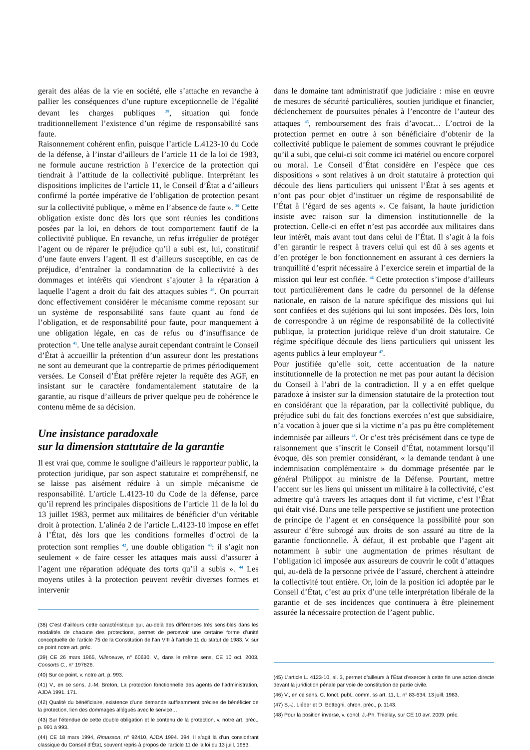gerait des aléas de la vie en société, elle s’attache en revanche à pallier les conséquences d’une rupture exceptionnelle de l’égalité devant les charges publiques <sup>38</sup>, situation qui fonde traditionnellement l’existence d’un régime de responsabilité sans faute.
Raisonnement cohérent enfin, puisque l’article L.4123-10 du Code de la défense, à l’instar d’ailleurs de l’article 11 de la loi de 1983, ne formule aucune restriction à l’exercice de la protection qui tiendrait à l’attitude de la collectivité publique. Interprétant les dispositions implicites de l’article 11, le Conseil d’État a d’ailleurs confirmé la portée impérative de l’obligation de protection pesant sur la collectivité publique, « même en l’absence de faute ». <sup>39</sup> Cette obligation existe donc dès lors que sont réunies les conditions posées par la loi, en dehors de tout comportement fautif de la collectivité publique. En revanche, un refus irrégulier de protéger l’agent ou de réparer le préjudice qu’il a subi est, lui, constitutif d’une faute envers l’agent. Il est d’ailleurs susceptible, en cas de préjudice, d’entraîner la condamnation de la collectivité à des dommages et intérêts qui viendront s’ajouter à la réparation à laquelle l’agent a droit du fait des attaques subies <sup>40</sup>. On pourrait donc effectivement considérer le mécanisme comme reposant sur un système de responsabilité sans faute quant au fond de l’obligation, et de responsabilité pour faute, pour manquement à une obligation légale, en cas de refus ou d’insuffisance de protection <sup>41</sup>. Une telle analyse aurait cependant contraint le Conseil d’État à accueillir la prétention d’un assureur dont les prestations ne sont au demeurant que la contrepartie de primes périodiquement versées. Le Conseil d’État préfère rejeter la requête des AGF, en insistant sur le caractère fondamentalement statutaire de la garantie, au risque d’ailleurs de priver quelque peu de cohérence le contenu même de sa décision.
Une insistance paradoxale
sur la dimension statutaire de la garantie
Il est vrai que, comme le souligne d’ailleurs le rapporteur public, la protection juridique, par son aspect statutaire et compréhensif, ne se laisse pas aisément réduire à un simple mécanisme de responsabilité. L’article L.4123-10 du Code de la défense, parce qu’il reprend les principales dispositions de l’article 11 de la loi du 13 juillet 1983, permet aux militaires de bénéficier d’un véritable droit à protection. L’alinéa 2 de l’article L.4123-10 impose en effet à l’État, dès lors que les conditions formelles d’octroi de la protection sont remplies <sup>42</sup>, une double obligation <sup>43</sup>: il s’agit non seulement « de faire cesser les attaques mais aussi d’assurer à l’agent une réparation adéquate des torts qu’il a subis ». <sup>44</sup> Les moyens utiles à la protection peuvent revêtir diverses formes et intervenir
(38) C’est d’ailleurs cette caractéristique qui, au-delà des différences très sensibles dans les modalités de chacune des protections, permet de percevoir une certaine forme d’unité conceptuelle de l’article 75 de la Constitution de l’an VIII à l’article 11 du statut de 1983. V. sur ce point notre art. préc.
(39) CE 26 mars 1965, Villeneuve, n° 60630. V., dans le même sens, CE 10 oct. 2003, Consorts C., n° 197826.
(40) Sur ce point, v. notre art. p. 993.
(41) V., en ce sens, J.-M. Breton, La protection fonctionnelle des agents de l’administration, AJDA 1991. 171.
(42) Qualité du bénéficiaire, existence d’une demande suffisamment précise de bénéficier de la protection, lien des dommages allégués avec le service…
(43) Sur l’étendue de cette double obligation et le contenu de la protection, v. notre art. préc., p. 991 à 993.
(44) CE 18 mars 1994, Rimasson, n° 92410, AJDA 1994. 394. Il s’agit là d’un considérant classique du Conseil d’État, souvent repris à propos de l’article 11 de la loi du 13 juill. 1983.
dans le domaine tant administratif que judiciaire : mise en œuvre de mesures de sécurité particulières, soutien juridique et financier, déclenchement de poursuites pénales à l’encontre de l’auteur des attaques <sup>45</sup>, remboursement des frais d’avocat… L’octroi de la protection permet en outre à son bénéficiaire d’obtenir de la collectivité publique le paiement de sommes couvrant le préjudice qu’il a subi, que celui-ci soit comme ici matériel ou encore corporel ou moral. Le Conseil d’État considère en l’espèce que ces dispositions « sont relatives à un droit statutaire à protection qui découle des liens particuliers qui unissent l’État à ses agents et n’ont pas pour objet d’instituer un régime de responsabilité de l’État à l’égard de ses agents ». Ce faisant, la haute juridiction insiste avec raison sur la dimension institutionnelle de la protection. Celle-ci en effet n’est pas accordée aux militaires dans leur intérêt, mais avant tout dans celui de l’État. Il s’agit à la fois d’en garantir le respect à travers celui qui est dû à ses agents et d’en protéger le bon fonctionnement en assurant à ces derniers la tranquillité d’esprit nécessaire à l’exercice serein et impartial de la mission qui leur est confiée. <sup>46</sup> Cette protection s’impose d’ailleurs tout particulièrement dans le cadre du personnel de la défense nationale, en raison de la nature spécifique des missions qui lui sont confiées et des sujétions qui lui sont imposées. Dès lors, loin de correspondre à un régime de responsabilité de la collectivité publique, la protection juridique relève d’un droit statutaire. Ce régime spécifique découle des liens particuliers qui unissent les agents publics à leur employeur <sup>47</sup>.
Pour justifiée qu’elle soit, cette accentuation de la nature institutionnelle de la protection ne met pas pour autant la décision du Conseil à l’abri de la contradiction. Il y a en effet quelque paradoxe à insister sur la dimension statutaire de la protection tout en considérant que la réparation, par la collectivité publique, du préjudice subi du fait des fonctions exercées n’est que subsidiaire, n’a vocation à jouer que si la victime n’a pas pu être complètement indemnisée par ailleurs <sup>48</sup>. Or c’est très précisément dans ce type de raisonnement que s’inscrit le Conseil d’État, notamment lorsqu’il évoque, dès son premier considérant, « la demande tendant à une indemnisation complémentaire » du dommage présentée par le général Philippot au ministre de la Défense. Pourtant, mettre l’accent sur les liens qui unissent un militaire à la collectivité, c’est admettre qu’à travers les attaques dont il fut victime, c’est l’État qui était visé. Dans une telle perspective se justifient une protection de principe de l’agent et en conséquence la possibilité pour son assureur d’être subrogé aux droits de son assuré au titre de la garantie fonctionnelle. À défaut, il est probable que l’agent ait notamment à subir une augmentation de primes résultant de l’obligation ici imposée aux assureurs de couvrir le coût d’attaques qui, au-delà de la personne privée de l’assuré, cherchent à atteindre la collectivité tout entière. Or, loin de la position ici adoptée par le Conseil d’État, c’est au prix d’une telle interprétation libérale de la garantie et de ses incidences que continuera à être pleinement assurée la nécessaire protection de l’agent public.
(45) L’article L. 4123-10, al. 3, permet d’ailleurs à l’État d’exercer à cette fin une action directe devant la juridiction pénale par voie de constitution de partie civile.
(46) V., en ce sens, C. fonct. publ., comm. ss art. 11, L. n° 83-634, 13 juill. 1983.
(47) S.-J. Liéber et D. Botteghi, chron. préc., p. 1143.
(48) Pour la position inverse, v. concl. J.-Ph. Thiellay, sur CE 10 avr. 2009, préc.